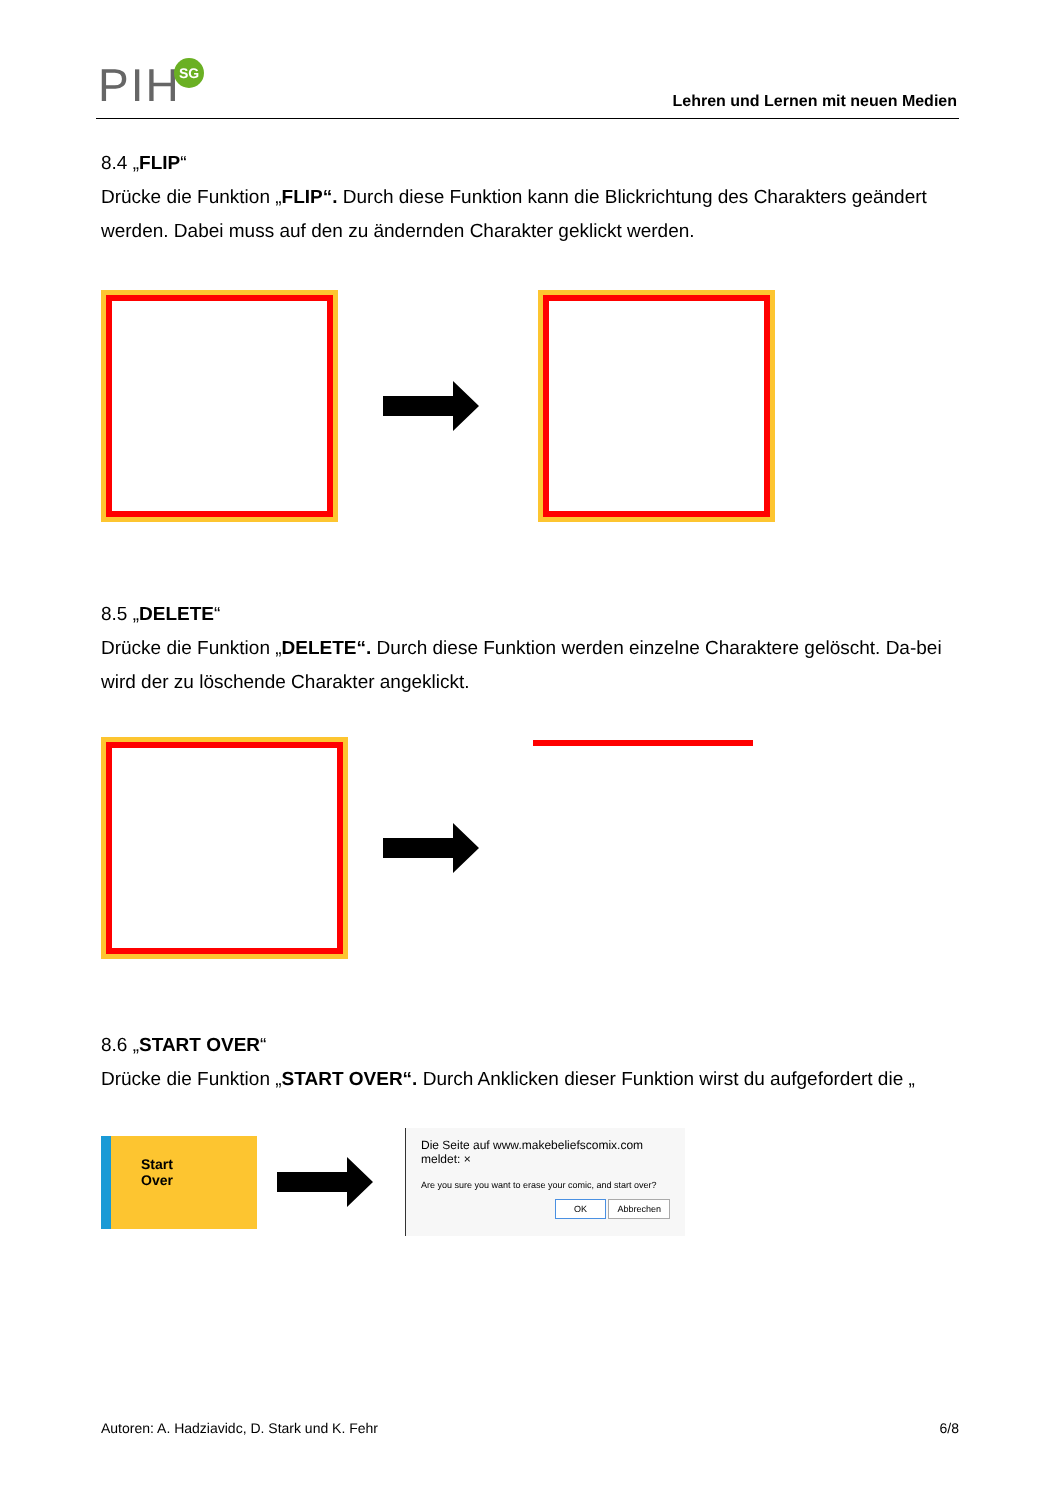PIH SG
Lehren und Lernen mit neuen Medien
8.4 „FLIP“
Drücke die Funktion „FLIP“. Durch diese Funktion kann die Blickrichtung des Charakters geändert werden. Dabei muss auf den zu ändernden Charakter geklickt werden.
8.5 „DELETE“
Drücke die Funktion „DELETE“. Durch diese Funktion werden einzelne Charaktere gelöscht. Da-bei wird der zu löschende Charakter angeklickt.
8.6 „START OVER“
Drücke die Funktion „START OVER“. Durch Anklicken dieser Funktion wirst du aufgefordert die „
Start
Over
Die Seite auf www.makebeliefscomix.com meldet: ×
Are you sure you want to erase your comic, and start over?
OK Abbrechen
Autoren: A. Hadziavidc, D. Stark und K. Fehr 6/8